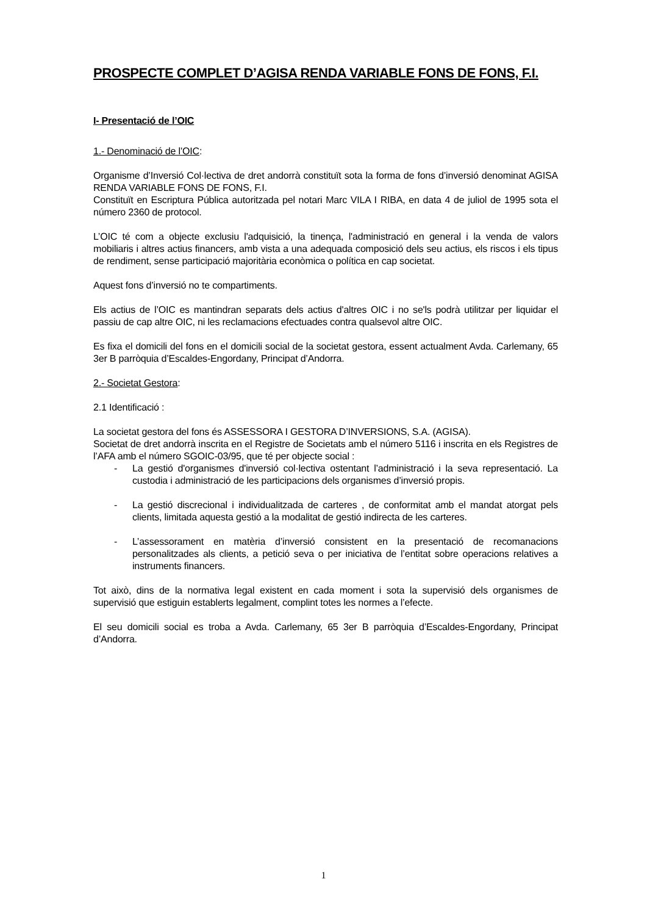PROSPECTE COMPLET D’AGISA RENDA VARIABLE FONS DE FONS, F.I.
I- Presentació de l’OIC
1.- Denominació de l’OIC:
Organisme d’Inversió Col·lectiva de dret andorrà constituït sota la forma de fons d’inversió denominat AGISA RENDA VARIABLE FONS DE FONS, F.I.
Constituït en Escriptura Pública autoritzada pel notari Marc VILA I RIBA, en data 4 de juliol de 1995 sota el número 2360 de protocol.
L’OIC té com a objecte exclusiu l'adquisició, la tinença, l'administració en general i la venda de valors mobiliaris i altres actius financers, amb vista a una adequada composició dels seu actius, els riscos i els tipus de rendiment, sense participació majoritària econòmica o política en cap societat.
Aquest fons d’inversió no te compartiments.
Els actius de l’OIC es mantindran separats dels actius d'altres OIC i no se'ls podrà utilitzar per liquidar el passiu de cap altre OIC, ni les reclamacions efectuades contra qualsevol altre OIC.
Es fixa el domicili del fons en el domicili social de la societat gestora, essent actualment Avda. Carlemany, 65 3er B parròquia d’Escaldes-Engordany, Principat d’Andorra.
2.- Societat Gestora:
2.1 Identificació :
La societat gestora del fons és ASSESSORA I GESTORA D’INVERSIONS, S.A. (AGISA).
Societat de dret andorrà inscrita en el Registre de Societats amb el número 5116 i inscrita en els Registres de l’AFA amb el número SGOIC-03/95, que té per objecte social :
- La gestió d'organismes d'inversió col·lectiva ostentant l’administració i la seva representació. La custodia i administració de les participacions dels organismes d’inversió propis.
- La gestió discrecional i individualitzada de carteres , de conformitat amb el mandat atorgat pels clients, limitada aquesta gestió a la modalitat de gestió indirecta de les carteres.
- L’assessorament en matèria d’inversió consistent en la presentació de recomanacions personalitzades als clients, a petició seva o per iniciativa de l’entitat sobre operacions relatives a instruments financers.
Tot això, dins de la normativa legal existent en cada moment i sota la supervisió dels organismes de supervisió que estiguin establerts legalment, complint totes les normes a l’efecte.
El seu domicili social es troba a Avda. Carlemany, 65 3er B parròquia d’Escaldes-Engordany, Principat d’Andorra.
1